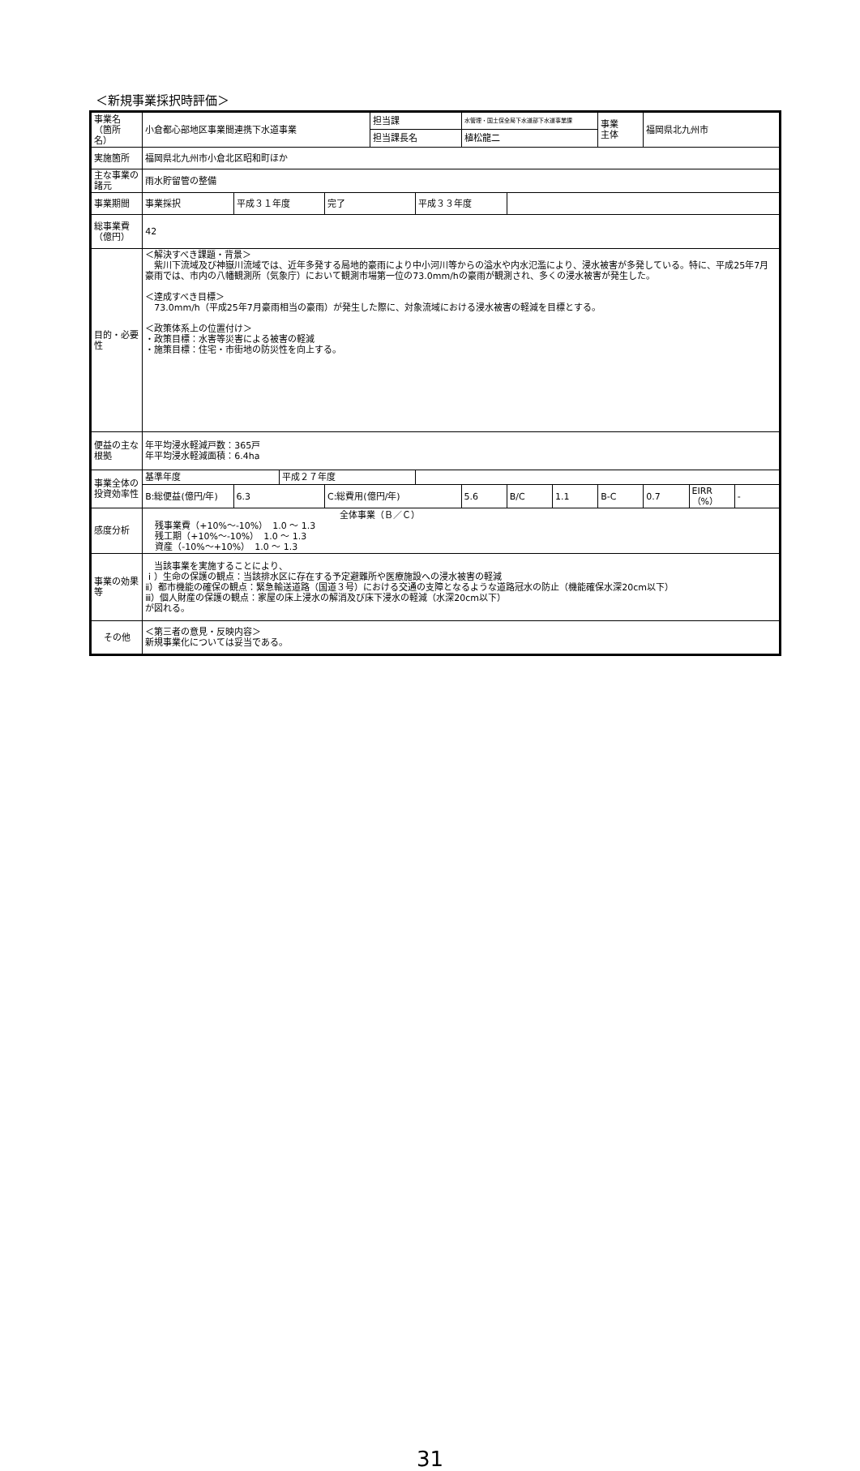＜新規事業採択時評価＞
| 事業名 （箇所 名） | 小倉都心部地区事業間連携下水道事業 | | | | 担当課 | | 水管理・国土保全局下水道部下水道事業課 | | | 事業 主体 | 福岡県北九州市 | | |
| | | | | | 担当課長名 | | 植松龍二 | | | | | | |
| 実施箇所 | 福岡県北九州市小倉北区昭和町ほか | | | | | | | | | | | | |
| 主な事業の諸元 | 雨水貯留管の整備 | | | | | | | | | | | | |
| 事業期間 | 事業採択 | 平成３１年度 | | 完了 | | 平成３３年度 | | | | | | | |
| 総事業費 （億円） | 42 | | | | | | | | | | | | |
| 目的・必要性 | ＜解決すべき課題・背景＞ 紫川下流域及び神嶽川流域では、近年多発する局地的豪雨により中小河川等からの溢水や内水氾濫により、浸水被害が多発している。特に、平成25年7月豪雨では、市内の八幡観測所（気象庁）において観測市場第一位の73.0mm/hの豪雨が観測され、多くの浸水被害が発生した。 ＜達成すべき目標＞ 73.0mm/h（平成25年7月豪雨相当の豪雨）が発生した際に、対象流域における浸水被害の軽減を目標とする。 ＜政策体系上の位置付け＞ ・政策目標：水害等災害による被害の軽減 ・施策目標：住宅・市街地の防災性を向上する。 | | | | | | | | | | | | |
| 便益の主な根拠 | 年平均浸水軽減戸数：365戸 年平均浸水軽減面積：6.4ha | | | | | | | | | | | | |
| 事業全体の投資効率性 | 基準年度 | | 平成２７年度 | | | | | | | | | | |
| | B:総便益(億円/年) | 6.3 | | C:総費用(億円/年) | | | 5.6 | B/C | 1.1 | B-C | 0.7 | EIRR（%） | - |
| 感度分析 | 全体事業（Ｂ／Ｃ） 残事業費（+10%～-10%） 1.0 ～ 1.3 残工期（+10%～-10%） 1.0 ～ 1.3 資産（-10%～+10%） 1.0 ～ 1.3 | | | | | | | | | | | | |
| 事業の効果等 | 当該事業を実施することにより、 ｉ）生命の保護の観点：当該排水区に存在する予定避難所や医療施設への浸水被害の軽減 ⅱ）都市機能の確保の観点：緊急輸送道路（国道３号）における交通の支障となるような道路冠水の防止（機能確保水深20cm以下） ⅲ）個人財産の保護の観点：家屋の床上浸水の解消及び床下浸水の軽減（水深20cm以下） が図れる。 | | | | | | | | | | | | |
| その他 | ＜第三者の意見・反映内容＞ 新規事業化については妥当である。 | | | | | | | | | | | | |
31